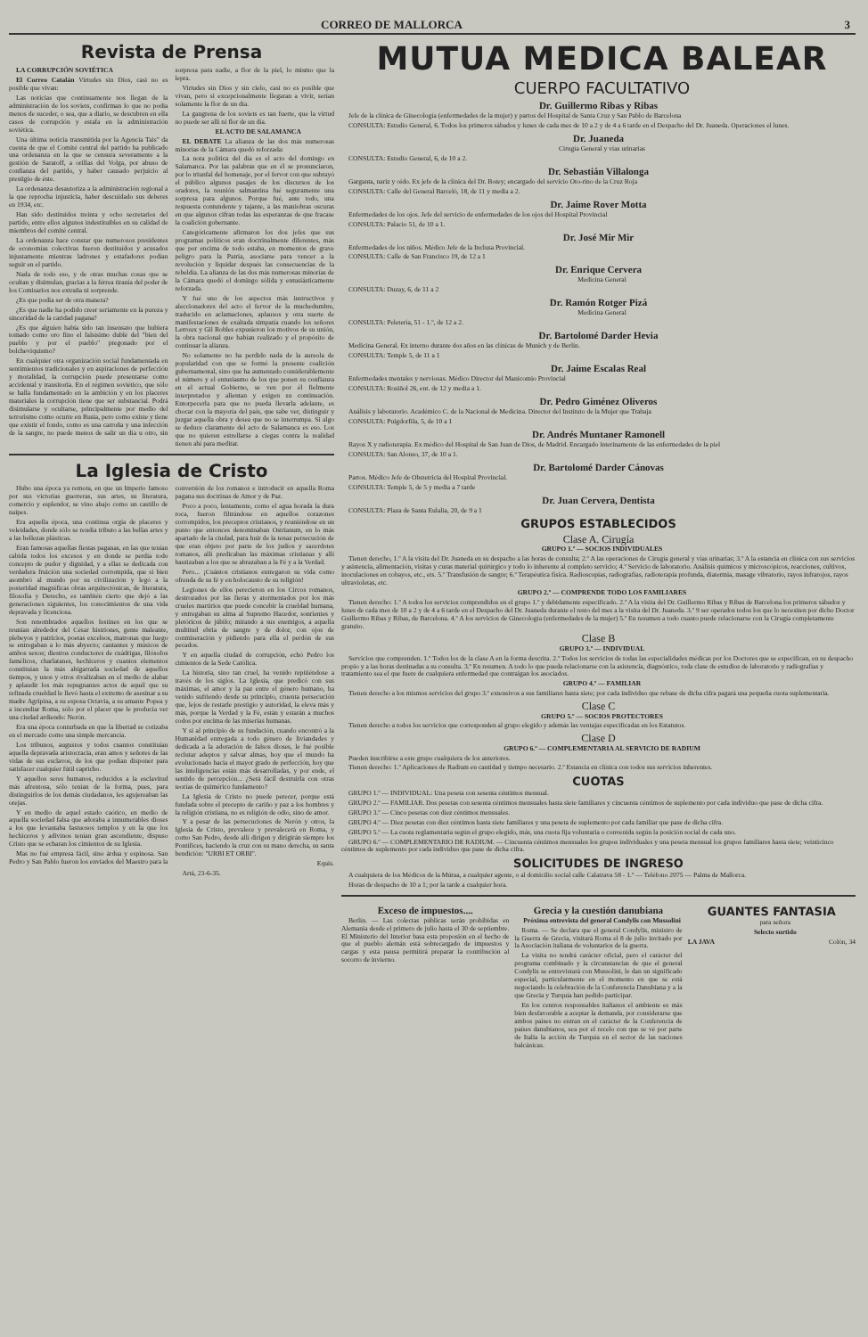CORREO DE MALLORCA 3
Revista de Prensa
LA CORRUPCIÓN SOVIÉTICA
El Correo Catalán Virtudes sin Dios, casi no es posible que vivan:
Las noticias que continuamente nos llegan de la administración de los soviets, confirman lo que no podía menos de suceder, o sea, que a diario, se descubren en ella casos de corrupción y estafa en la administración soviética.
Una última noticia transmitida por la Agencia Tais" da cuenta de que el Comité central del partido ha publicado una ordenanza en la que se censura severamente a la gestión de Saratoff, a orillas del Volga, por abuso de confianza del partido, y haber causado perjuicio al prestigio de éste.
La ordenanza desautoriza a la administración regional a la que reprocha injusticia, haber descuidado sus deberes en 1934, etc.
Han sido destituidos treinta y ocho secretarios del partido, entre ellos algunos indestituibles en su calidad de miembros del comité central.
La ordenanza hace constar que numerosos presidentes de economías colectivas fueron destituídos y acusados injustamente mientras ladrones y estafadores podían seguir en el partido.
Nada de todo eso, y de otras muchas cosas que se ocultan y disimulan, gracias a la férrea tiranía del poder de los Comisarios nos extraña ni sorprende.
¿Es que podía ser de otra manera?
¿Es que nadie ha podido creer seriamente en la pureza y sinceridad de la caridad pagana?
¿Es que alguien había sido tan insensato que hubiera tomado como oro fino el falsísimo dublé del "bien del pueblo y por el pueblo" pregonado por el bolcheviquismo?
En cualquier otra organización social fundamentada en sentimientos tradicionales y en aspiraciones de perfección y moralidad, la corrupción puede presentarse como accidental y transitoria. En el régimen soviético, que sólo se halla fundamentado en la ambición y en los placeres materiales la corrupción tiene que ser substancial. Podrá disimularse y ocultarse, principalmente por medio del terrorismo como ocurre en Rusia, pero como existe y tiene que existir el fondo, como es una carroña y una infección de la sangre, no puede menos de salir un día u otro, sin sorpresa para nadie, a flor de la piel, lo mismo que la lepra.
Virtudes sin Dios y sin cielo, casi no es posible que vivan, pero si excepcionalmente llegaran a vivir, serían solamente la flor de un día.
La gangrena de los soviets es tan fuerte, que la virtud no puede ser allí ni flor de un día.
EL ACTO DE SALAMANCA
EL DEBATE La alianza de las dos más numerosas minorías de la Cámara quedó reforzada:
La nota política del día es el acto del domingo en Salamanca. Por las palabras que en él se pronunciaron, por lo triunfal del homenaje, por el fervor con que subrayó el público algunos pasajes de los discursos de los oradores, la reunión salmantina fué seguramente una sorpresa para algunos. Porque fué, ante todo, una respuesta contundente y tajante, a las maniobras oscuras en que algunos cifran todas las esperanzas de que fracase la coalición gobernante.
Categóricamente afirmaron los dos jefes que sus programas políticos eran doctrinalmente diferentes, más que por encima de todo estaba, en momentos de grave peligro para la Patria, asociarse para vencer a la revolución y liquidar después las consecuencias de la rebeldía. La alianza de las dos más numerosas minorías de la Cámara quedó el domingo sólida y entusiásticamente reforzada.
Y fué uno de los aspectos más instructivos y aleccionadores del acto el fervor de la muchedumbre, traducido en aclamaciones, aplausos y otra suerte de manifestaciones de exaltada simpatía cuando los señores Lerroux y Gil Robles expusieron los motivos de su unión, la obra nacional que habían realizado y el propósito de continuar la alianza.
No solamente no ha perdido nada de la aureola de popularidad con que se formó la presente coalición gubernamental, sino que ha aumentado considerablemente el número y el entusiasmo de los que ponen su confianza en el actual Gobierno, se ven por él fielmente interpretados y alientan y exigen su continuación. Entorpecerla para que no pueda llevarla adelante, es chocar con la mayoría del país, que sabe ver, distinguir y juzgar aquella obra y desea que no se interrumpa. Si algo se deduce claramente del acto de Salamanca es eso. Los que no quieren estrellarse a ciegas contra la realidad tienen ahí para meditar.
La Iglesia de Cristo
Hubo una época ya remota, en que un Imperio famoso por sus victorias guerreras, sus artes, su literatura, comercio y esplendor, se vino abajo como un castillo de naipes.
Era aquella época, una continua orgía de placeres y veleidades, donde sólo se rendía tributo a las bellas artes y a las bellezas plásticas.
Eran famosas aquellas fiestas paganas, en las que tenían cabida todos los excesos y en donde se perdía todo concepto de pudor y dignidad, y a ellas se dedicada con verdadera fruición una sociedad corrompida, que si bien asombró al mundo por su civilización y legó a la posteridad magníficas obras arquitectónicas, de literatura, filosofía y Derecho, es también cierto que dejó a las generaciones siguientes, los conocimientos de una vida depravada y licenciosa.
Son renombrados aquellos festines en los que se reunían alrededor del César histriones, gente maleante, plebeyos y patricios, poetas excelsos, matronas que luego se entregaban a lo más abyecto; cantantes y músicos de ambos sexos; diestros conductores de cuádrigas, filósofos famélicos, charlatanes, hechiceros y cuantos elementos constituían la más abigarrada sociedad de aquellos tiempos, y unos y otros rivalizaban en el medio de alabar y aplaudir los más repugnantes actos de aquél que su refinada crueldad le llevó hasta el extremo de asesinar a su madre Agripina, a su esposa Octavia, a su amante Popea y a incendiar Roma, sólo por el placer que le producía ver una ciudad ardiendo: Nerón.
Era una época conturbada en que la libertad se cotizaba en el mercado como una simple mercancía.
Los tribunos, augustos y todos cuantos constituían aquella depravada aristocracia, eran amos y señores de las vidas de sus esclavos, de los que podían disponer para satisfacer cualquier fútil capricho.
Y aquellos seres humanos, reducidos a la esclavitud más afrentosa, sólo tenían de la forma, pues, para distinguirlos de los demás ciudadanos, les agujereaban las orejas.
Y en medio de aquel estado caótico, en medio de aquella sociedad falsa que adoraba a innumerables dioses a los que levantaba fastuosos templos y en la que los hechiceros y adivinos tenían gran ascendiente, dispuso Cristo que se echaran los cimientos de su Iglesia.
Mas no fué empresa fácil, sino árdua y espinosa. San Pedro y San Pablo fueron los enviados del Maestro para la conversión de los romanos e introducir en aquella Roma pagana sus doctrinas de Amor y de Paz.
Poco a poco, lentamente, como el agua horada la dura roca, fueron filtrándose en aquellos corazones corrompidos, los preceptos cristianos, y reuniéndose en un punto que entonces denominaban Ostrianum, en lo más apartado de la ciudad, para huir de la tenaz persecución de que eran objeto por parte de los judíos y sacerdotes romanos, allí predicaban las máximas cristianas y allí bautizaban a los que se abrazaban a la Fé y a la Verdad.
Pero... ¡Cuántos cristianos entregaron su vida como ofrenda de su fé y en holocausto de su religión!
Legiones de ellos perecieron en los Circos romanos, destrozados por las fieras y atormentados por los más crueles martirios que puede concebir la crueldad humana, y entregaban su alma al Supremo Hacedor, sonrientes y pletóricos de júbilo; mirando a sus enemigos, a aquella multitud ebria de sangre y de dolor, con ojos de conmiseración y pidiendo para ella el perdón de sus pecados.
Y en aquella ciudad de corrupción, echó Pedro los cimientos de la Sede Católica.
La historia, sino tan cruel, ha venido repitiéndose a través de los siglos. La Iglesia, que predicó con sus máximas, el amor y la paz entre el género humano, ha venido sufriendo desde su principio, cruenta persecución que, lejos de restarle prestigio y autoridad, la eleva más y más, porque la Verdad y la Fé, están y estarán a muchos codos por encima de las miserias humanas.
Y si al principio de su fundación, cuando encontró a la Humanidad entregada a todo género de liviandades y dedicada a la adoración de falsos dioses, le fué posible reclutar adeptos y salvar almas, hoy que el mundo ha evolucionado hacia el mayor grado de perfección, hoy que las inteligencias están más desarrolladas, y por ende, el sentido de percepción... ¿Será fácil destruirla con otras teorías de quimérico fundamento?
La Iglesia de Cristo no puede perecer, porque está fundada sobre el precepto de cariño y paz a los hombres y la religión cristiana, no es religión de odio, sino de amor.
Y a pesar de las persecuciones de Nerón y otros, la Iglesia de Cristo, prevalece y prevalecerá en Roma, y como San Pedro, desde allí dirigen y dirigirán siempre los Pontífices, haciendo la cruz con su mano derecha, su santa bendición: "URBI ET ORBI".
Equis.
Artá, 23-6-35.
MUTUA MEDICA BALEAR
CUERPO FACULTATIVO
Dr. Guillermo Ribas y Ribas
Jefe de la clínica de Ginecología (enfermedades de la mujer) y partos del Hospital de Santa Cruz y San Pablo de Barcelona
CONSULTA: Estudio General, 6. Todos los primeros sábados y lunes de cada mes de 10 a 2 y de 4 a 6 tarde en el Despacho del Dr. Juaneda. Operaciones el lunes.
Dr. Juaneda
Cirugía General y vías urinarias
CONSULTA: Estudio General, 6, de 10 a 2.
Dr. Sebastián Villalonga
Garganta, nariz y oído. Ex jefe de la clínica del Dr. Botey; encargado del servicio Oto-rino de la Cruz Roja
CONSULTA: Calle del General Barceló, 18, de 11 y media a 2.
Dr. Jaime Rover Motta
Enfermedades de los ojos. Jefe del servicio de enfermedades de los ojos del Hospital Provincial
CONSULTA: Palacio 51, de 10 a 1.
Dr. José Mir Mir
Enfermedades de los niños. Médico Jefe de la Inclusa Provincial.
CONSULTA: Calle de San Francisco 19, de 12 a 1
Dr. Enrique Cervera
Medicina General
CONSULTA: Duzay, 6, de 11 a 2
Dr. Ramón Rotger Pizá
Medicina General
CONSULTA: Peletería, 51 - 1.º, de 12 a 2.
Dr. Bartolomé Darder Hevia
Medicina General. Ex interno durante dos años en las clínicas de Munich y de Berlín.
CONSULTA: Temple 5, de 11 a 1
Dr. Jaime Escalas Real
Enfermedades mentales y nerviosas. Médico Director del Manicomio Provincial
CONSULTA: Rosiñol 26, ent. de 12 y media a 1.
Dr. Pedro Giménez Oliveros
Análisis y laboratorio. Académico C. de la Nacional de Medicina. Director del Instituto de la Mujer que Trabaja
CONSULTA: Puigdorfila, 5, de 10 a 1
Dr. Andrés Muntaner Ramonell
Rayos X y radioterapia. Ex médico del Hospital de San Juan de Dios, de Madrid. Encargado interinamente de las enfermedades de la piel
CONSULTA: San Alonso, 37, de 10 a 1.
Dr. Bartolomé Darder Cánovas
Partos. Médico Jefe de Obstetricia del Hospital Provincial.
CONSULTA: Temple 5, de 5 y media a 7 tarde
Dr. Juan Cervera, Dentista
CONSULTA: Plaza de Santa Eulalia, 20, de 9 a 1
GRUPOS ESTABLECIDOS
Clase A. Cirugía
GRUPO 1.º — SOCIOS INDIVIDUALES
Tienen derecho, 1.º A la visita del Dr. Juaneda en su despacho a las horas de consulta; 2.º A las operaciones de Cirugía general y vías urinarias; 3.º A la estancia en clínica con sus servicios y asistencia, alimentación, visitas y curas material quirúrgico y todo lo inherente al completo servicio; 4.º Servicio de laboratorio. Análisis químicos y microscópicos, reacciones, cultivos, inoculaciones en cobayos, etc., ets. 5.º Transfusión de sangre; 6.º Terapéutica física. Radioscopias, radiografías, radioterapia profunda, diatermia, masage vibratorio, rayos infrarojos, rayos ultravioletas, etc.
GRUPO 2.º — COMPRENDE TODO LOS FAMILIARES
Tienen derecho: 1.º A todos los servicios comprendidos en el grupo 1.º y debidamente especificado. 2.º A la visita del Dr. Guillermo Ribas y Ribas de Barcelona los primeros sábados y lunes de cada mes de 10 a 2 y de 4 a 6 tarde en el Despacho del Dr. Juaneda durante el resto del mes a la visita del Dr. Juaneda. 3.º 9 ser operados todos los que lo necesiten por dicho Doctor Guillermo Ribas y Ribas, de Barcelona. 4.º A los servicios de Ginecología (enfermedades de la mujer) 5.º En resumen a todo cuanto puede relacionarse con la Cirugía completamente gratuito.
Clase B
GRUPO 3.º — INDIVIDUAL
Servicios que comprenden. 1.º Todos los de la clase A en la forma descrita. 2.º Todos los servicios de todas las especialidades médicas por los Doctores que se especifican, en su despacho propio y a las horas destinadas a su consulta. 3.º En resumen. A todo lo que pueda relacionarse con la asistencia, diagnóstico, toda clase de estudios de laboratorio y radiografías y tratamiento sea el que fuere de cualquiera enfermedad que contraigan los asociados.
GRUPO 4.º — FAMILIAR
Tienen derecho a los mismos servicios del grupo 3.º extensivos a sus familiares hasta siete; por cada individuo que rebase de dicha cifra pagará una pequeña cuota suplementaria.
Clase C
GRUPO 5.º — SOCIOS PROTECTORES
Tienen derecho a todos los servicios que corresponden al grupo elegido y además las ventajas especificadas en los Estatutos.
Clase D
GRUPO 6.º — COMPLEMENTARIA AL SERVICIO DE RADIUM
Pueden inscribirse a este grupo cualquiera de los anteriores.
Tienen derecho: 1.º Aplicaciones de Radium en cantidad y tiempo necesario. 2.º Estancia en clínica con todos sus servicios inherentes.
CUOTAS
GRUPO 1.º — INDIVIDUAL: Una peseta con sesenta céntimos mensual.
GRUPO 2.º — FAMILIAR. Dos pesetas con sesenta céntimos mensuales hasta siete familiares y cincuenta céntimos de suplemento por cada individuo que pase de dicha cifra.
GRUPO 3.º — Cinco pesetas con diez céntimos mensuales.
GRUPO 4.º — Diez pesetas con diez céntimos hasta siete familiares y una peseta de suplemento por cada familiar que pase de dicha cifra.
GRUPO 5.º — La cuota reglamentaria según el grupo elegido, más, una cuota fija voluntaria o convenida según la posición social de cada uno.
GRUPO 6.º — COMPLEMENTARIO DE RADIUM. — Cincuenta céntimos mensuales los grupos individuales y una peseta mensual los grupos familiares hasta siete; veinticinco céntimos de suplemento por cada individuo que pase de dicha cifra.
SOLICITUDES DE INGRESO
A cualquiera de los Médicos de la Mútua, a cualquier agente, o al domicilio social calle Calatrava 58 - 1.º — Teléfono 2075 — Palma de Mallorca.
Horas de despacho de 10 a 1; por la tarde a cualquier hora.
Exceso de impuestos....
Berlín. — Las colectas públicas serán prohibidas en Alemania desde el primero de julio hasta el 30 de septiembre. El Ministerio del Interior basa esta proposión en el hecho de que el pueblo alemán está sobrecargado de impuestos y cargas y esta pausa permitirá preparar la contribución al socorro de invierno.
Grecia y la cuestión danubiana
Próxima entrevista del general Condylis con Mussolini
Roma. — Se declara que el general Condylis, ministro de la Guerra de Grecia, visitará Roma el 8 de julio invitado por la Asociación italiana de voluntarios de la guerra.
La visita no tendrá carácter oficial, pero el carácter del programa combinado y la circunstancias de que el general Condylis se entrevistará con Mussolini, le dan un significado especial, particularmente en el momento en que se está negociando la celebración de la Conferencia Danubiana y a la que Grecia y Turquía han pedido participar.
En los centros responsables italianos el ambiente es más bien desfavorable a aceptar la demanda, por considerarse que ambos países no entran en el carácter de la Conferencia de países danubianos, sea por el recelo con que se vé por parte de Italia la acción de Turquía en el sector de las naciones balcánicas.
GUANTES FANTASIA
para señora
Selecto surtido
LA JAVA Colón, 34